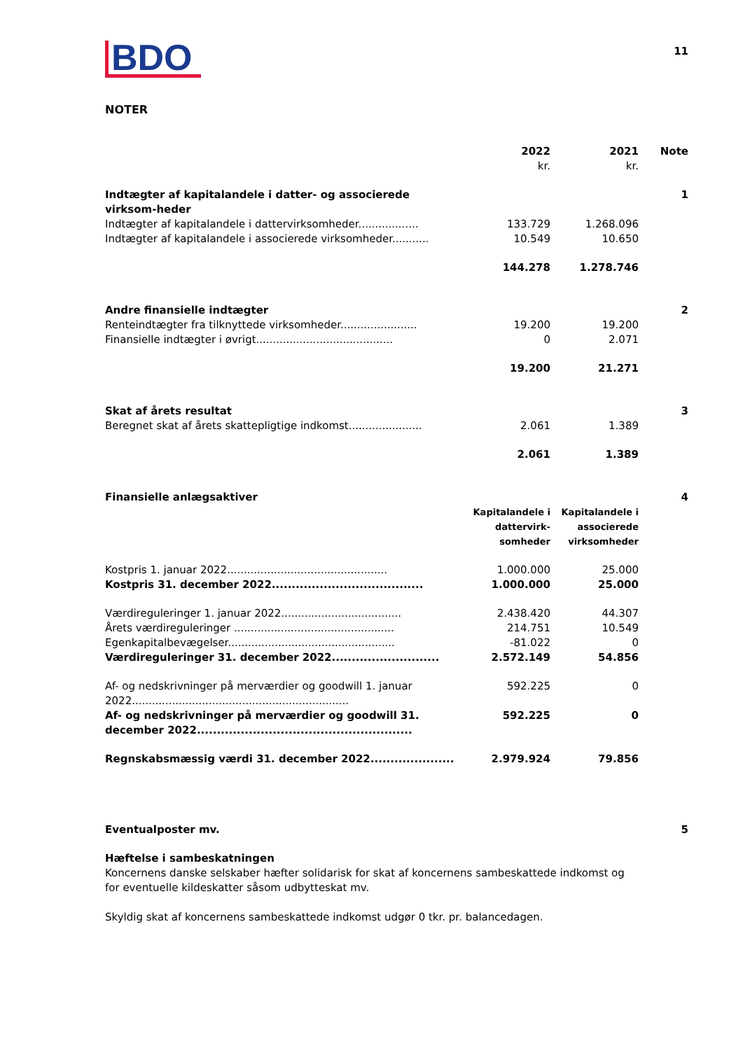BDO
11
NOTER
| | 2022 kr. | 2021 kr. | Note |
| --- | --- | --- | --- |
| Indtægter af kapitalandele i datter- og associerede virksom-heder | | | 1 |
| Indtægter af kapitalandele i dattervirksomheder.................. | 133.729 | 1.268.096 | |
| Indtægter af kapitalandele i associerede virksomheder........... | 10.549 | 10.650 | |
| | 144.278 | 1.278.746 | |
| Andre finansielle indtægter | | | 2 |
| Renteindtægter fra tilknyttede virksomheder....................... | 19.200 | 19.200 | |
| Finansielle indtægter i øvrigt......................................... | 0 | 2.071 | |
| | 19.200 | 21.271 | |
| Skat af årets resultat | | | 3 |
| Beregnet skat af årets skattepligtige indkomst...................... | 2.061 | 1.389 | |
| | 2.061 | 1.389 | |
| Finansielle anlægsaktiver | | | 4 |
| | Kapitalandele i dattervirk-somheder | Kapitalandele i associerede virksomheder | |
| Kostpris 1. januar 2022................................................ | 1.000.000 | 25.000 | |
| Kostpris 31. december 2022...................................... | 1.000.000 | 25.000 | |
| Værdireguleringer 1. januar 2022.................................... | 2.438.420 | 44.307 | |
| Årets værdireguleringer ................................................ | 214.751 | 10.549 | |
| Egenkapitalbevægelser.................................................. | -81.022 | 0 | |
| Værdireguleringer 31. december 2022........................... | 2.572.149 | 54.856 | |
| Af- og nedskrivninger på merværdier og goodwill 1. januar 2022................................................................. | 592.225 | 0 | |
| Af- og nedskrivninger på merværdier og goodwill 31. december 2022...................................................... | 592.225 | 0 | |
| Regnskabsmæssig værdi 31. december 2022..................... | 2.979.924 | 79.856 | |
| Eventualposter mv. | | | 5 |
Hæftelse i sambeskatningen
Koncernens danske selskaber hæfter solidarisk for skat af koncernens sambeskattede indkomst og for eventuelle kildeskatter såsom udbytteskat mv.
Skyldig skat af koncernens sambeskattede indkomst udgør 0 tkr. pr. balancedagen.